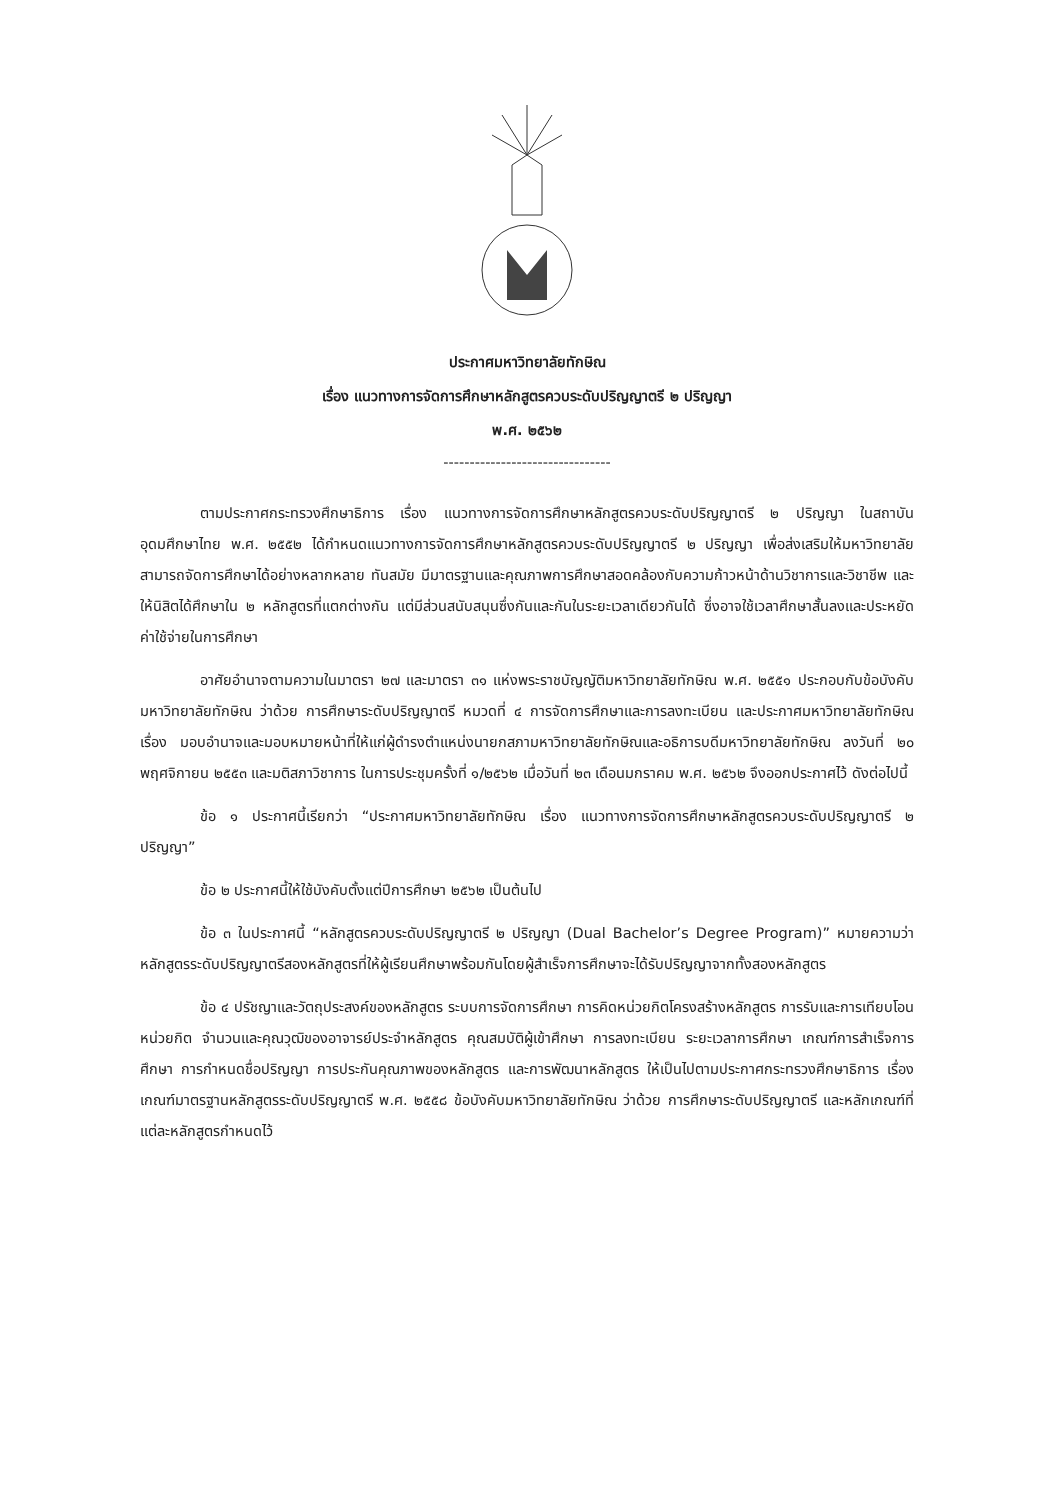ประกาศมหาวิทยาลัยทักษิณ
เรื่อง แนวทางการจัดการศึกษาหลักสูตรควบระดับปริญญาตรี ๒ ปริญญา
พ.ศ. ๒๕๖๒
--------------------------------
ตามประกาศกระทรวงศึกษาธิการ เรื่อง แนวทางการจัดการศึกษาหลักสูตรควบระดับปริญญาตรี ๒ ปริญญา ในสถาบันอุดมศึกษาไทย พ.ศ. ๒๕๕๒ ได้กำหนดแนวทางการจัดการศึกษาหลักสูตรควบระดับปริญญาตรี ๒ ปริญญา เพื่อส่งเสริมให้มหาวิทยาลัยสามารถจัดการศึกษาได้อย่างหลากหลาย ทันสมัย มีมาตรฐานและคุณภาพการศึกษาสอดคล้องกับความก้าวหน้าด้านวิชาการและวิชาชีพ และให้นิสิตได้ศึกษาใน ๒ หลักสูตรที่แตกต่างกัน แต่มีส่วนสนับสนุนซึ่งกันและกันในระยะเวลาเดียวกันได้ ซึ่งอาจใช้เวลาศึกษาสั้นลงและประหยัดค่าใช้จ่ายในการศึกษา
อาศัยอำนาจตามความในมาตรา ๒๗ และมาตรา ๓๑ แห่งพระราชบัญญัติมหาวิทยาลัยทักษิณ พ.ศ. ๒๕๕๑ ประกอบกับข้อบังคับมหาวิทยาลัยทักษิณ ว่าด้วย การศึกษาระดับปริญญาตรี หมวดที่ ๔ การจัดการศึกษาและการลงทะเบียน และประกาศมหาวิทยาลัยทักษิณ เรื่อง มอบอำนาจและมอบหมายหน้าที่ให้แก่ผู้ดำรงตำแหน่งนายกสภามหาวิทยาลัยทักษิณและอธิการบดีมหาวิทยาลัยทักษิณ ลงวันที่ ๒๐ พฤศจิกายน ๒๕๕๓ และมติสภาวิชาการ ในการประชุมครั้งที่ ๑/๒๕๖๒ เมื่อวันที่ ๒๓ เดือนมกราคม พ.ศ. ๒๕๖๒ จึงออกประกาศไว้ ดังต่อไปนี้
ข้อ ๑ ประกาศนี้เรียกว่า “ประกาศมหาวิทยาลัยทักษิณ เรื่อง แนวทางการจัดการศึกษาหลักสูตรควบระดับปริญญาตรี ๒ ปริญญา”
ข้อ ๒ ประกาศนี้ให้ใช้บังคับตั้งแต่ปีการศึกษา ๒๕๖๒ เป็นต้นไป
ข้อ ๓ ในประกาศนี้ “หลักสูตรควบระดับปริญญาตรี ๒ ปริญญา (Dual Bachelor’s Degree Program)” หมายความว่า หลักสูตรระดับปริญญาตรีสองหลักสูตรที่ให้ผู้เรียนศึกษาพร้อมกันโดยผู้สำเร็จการศึกษาจะได้รับปริญญาจากทั้งสองหลักสูตร
ข้อ ๔ ปรัชญาและวัตถุประสงค์ของหลักสูตร ระบบการจัดการศึกษา การคิดหน่วยกิตโครงสร้างหลักสูตร การรับและการเทียบโอนหน่วยกิต จำนวนและคุณวุฒิของอาจารย์ประจำหลักสูตร คุณสมบัติผู้เข้าศึกษา การลงทะเบียน ระยะเวลาการศึกษา เกณฑ์การสำเร็จการศึกษา การกำหนดชื่อปริญญา การประกันคุณภาพของหลักสูตร และการพัฒนาหลักสูตร ให้เป็นไปตามประกาศกระทรวงศึกษาธิการ เรื่อง เกณฑ์มาตรฐานหลักสูตรระดับปริญญาตรี พ.ศ. ๒๕๕๘ ข้อบังคับมหาวิทยาลัยทักษิณ ว่าด้วย การศึกษาระดับปริญญาตรี และหลักเกณฑ์ที่แต่ละหลักสูตรกำหนดไว้